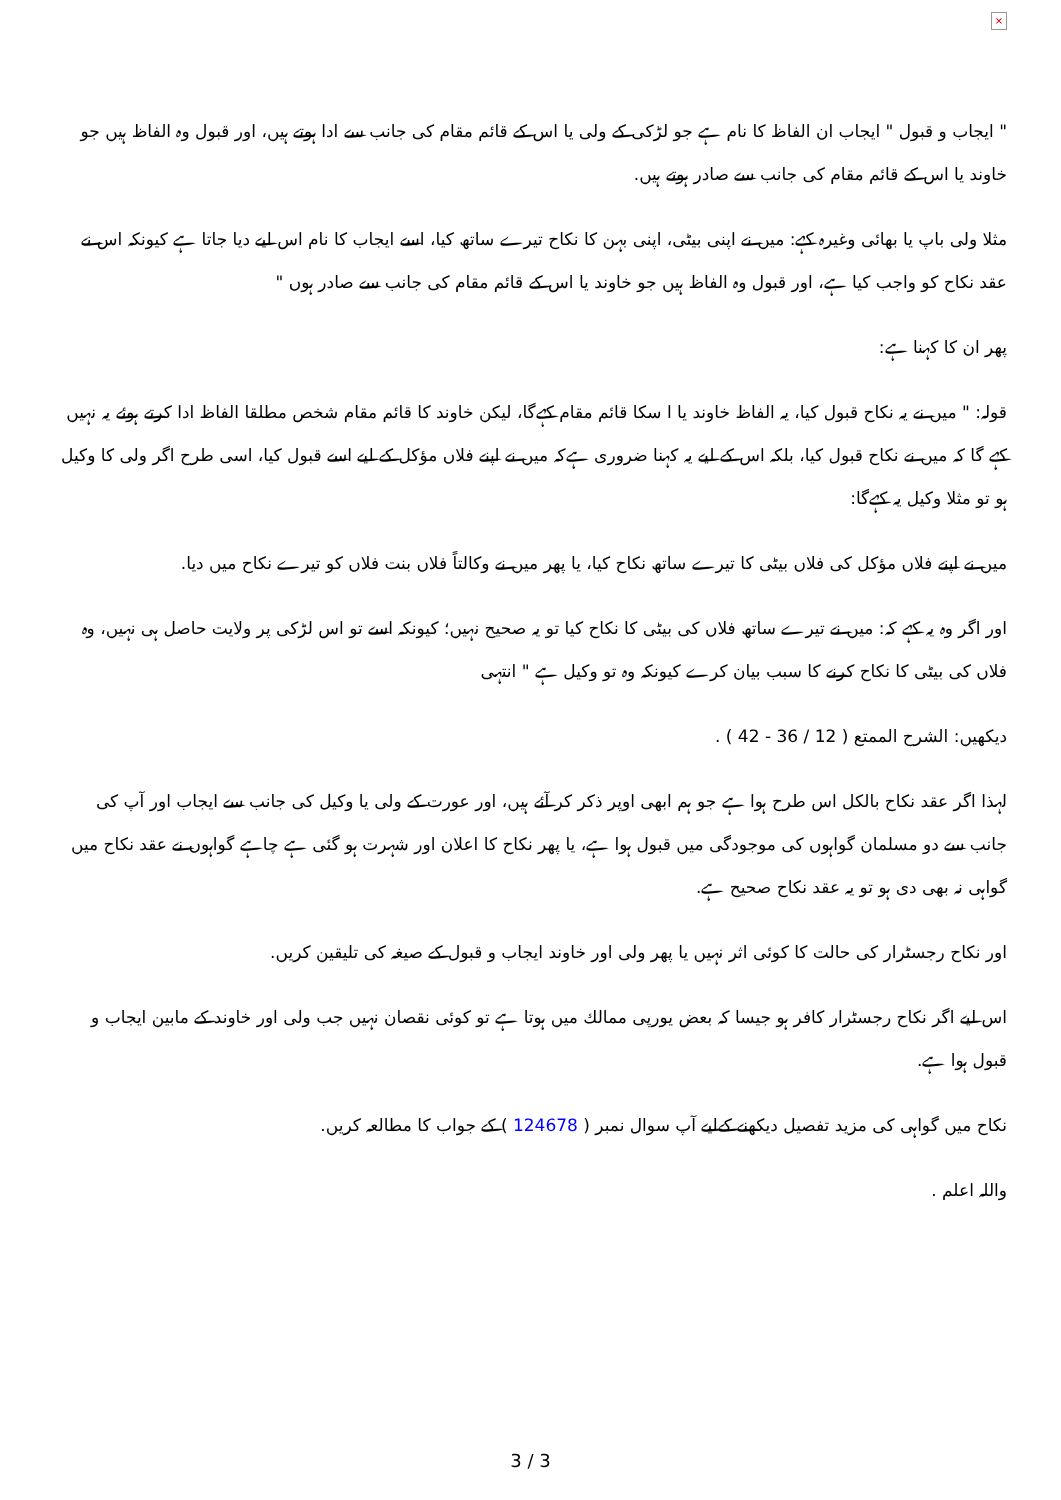×
" ایجاب و قبول " ایجاب ان الفاظ کا نام ہے جو لڑکی کے ولی یا اس کے قائم مقام کی جانب سے ادا ہوتے ہیں، اور قبول وہ الفاظ ہیں جو خاوند یا اس کے قائم مقام کی جانب سے صادر ہوتے ہیں.
مثلا ولی باپ یا بھائی وغیرہ کہے: میں نے اپنی بیٹی، اپنی بہن کا نکاح تیرے ساتھ کیا، اسے ایجاب کا نام اس لیے دیا جاتا ہے کیونکہ اس نے عقد نکاح کو واجب کیا ہے، اور قبول وہ الفاظ ہیں جو خاوند یا اس کے قائم مقام کی جانب سے صادر ہوں "
پھر ان کا کہنا ہے:
قولہ: " میں نے یہ نکاح قبول کیا، یہ الفاظ خاوند یا ا سکا قائم مقام کہےگا، لیکن خاوند کا قائم مقام شخص مطلقا الفاظ ادا کرتے ہوئے یہ نہیں کہے گا کہ میں نے نکاح قبول کیا، بلکہ اس کے لیے یہ کہنا ضروری ہےکہ میں نے اپنے فلاں مؤکل کے لیے اسے قبول کیا، اسی طرح اگر ولی کا وکیل ہو تو مثلا وکیل یہ کہےگا:
میں نے اپنے فلاں مؤکل کی فلاں بیٹی کا تیرے ساتھ نکاح کیا، یا پھر میں نے وکالتاً فلاں بنت فلاں کو تیرے نکاح میں دیا.
اور اگر وہ یہ کہے کہ: میں نے تیرے ساتھ فلاں کی بیٹی کا نکاح کیا تو یہ صحیح نہیں؛ کیونکہ اسے تو اس لڑکی پر ولایت حاصل ہی نہیں، وہ فلاں کی بیٹی کا نکاح کرنے کا سبب بیان کرے کیونکہ وہ تو وکیل ہے " انتہی
دیکھیں: الشرح الممتع ( 12 / 36 - 42 ) .
لہذا اگر عقد نکاح بالکل اس طرح ہوا ہے جو ہم ابھی اوپر ذکر کر آئے ہیں، اور عورت کے ولی یا وکیل کی جانب سے ایجاب اور آپ کی جانب سے دو مسلمان گواہوں کی موجودگی میں قبول ہوا ہے، یا پھر نکاح کا اعلان اور شہرت ہو گئی ہے چاہے گواہوں نے عقد نکاح میں گواہی نہ بھی دی ہو تو یہ عقد نکاح صحیح ہے.
اور نکاح رجسٹرار کی حالت کا کوئی اثر نہیں یا پھر ولی اور خاوند ایجاب و قبول کے صیغہ کی تلیقین کریں.
اس لیے اگر نکاح رجسٹرار کافر ہو جیسا کہ بعض یورپی ممالك میں ہوتا ہے تو کوئی نقصان نہیں جب ولی اور خاوند کے مابین ایجاب و قبول ہوا ہے.
نکاح میں گواہی کی مزید تفصیل دیکھنے کےلیے آپ سوال نمبر ( 124678 ) کے جواب کا مطالعہ کریں.
واللہ اعلم .
3 / 3